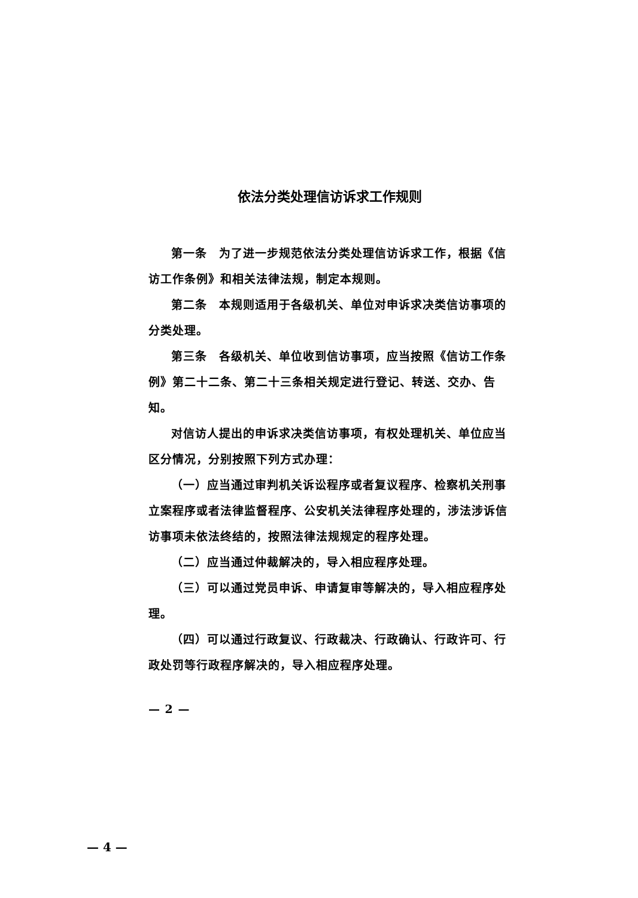依法分类处理信访诉求工作规则
第一条　为了进一步规范依法分类处理信访诉求工作，根据《信访工作条例》和相关法律法规，制定本规则。
第二条　本规则适用于各级机关、单位对申诉求决类信访事项的分类处理。
第三条　各级机关、单位收到信访事项，应当按照《信访工作条例》第二十二条、第二十三条相关规定进行登记、转送、交办、告知。
对信访人提出的申诉求决类信访事项，有权处理机关、单位应当区分情况，分别按照下列方式办理：
（一）应当通过审判机关诉讼程序或者复议程序、检察机关刑事立案程序或者法律监督程序、公安机关法律程序处理的，涉法涉诉信访事项未依法终结的，按照法律法规规定的程序处理。
（二）应当通过仲裁解决的，导入相应程序处理。
（三）可以通过党员申诉、申请复审等解决的，导入相应程序处理。
（四）可以通过行政复议、行政裁决、行政确认、行政许可、行政处罚等行政程序解决的，导入相应程序处理。
— 2 —
— 4 —